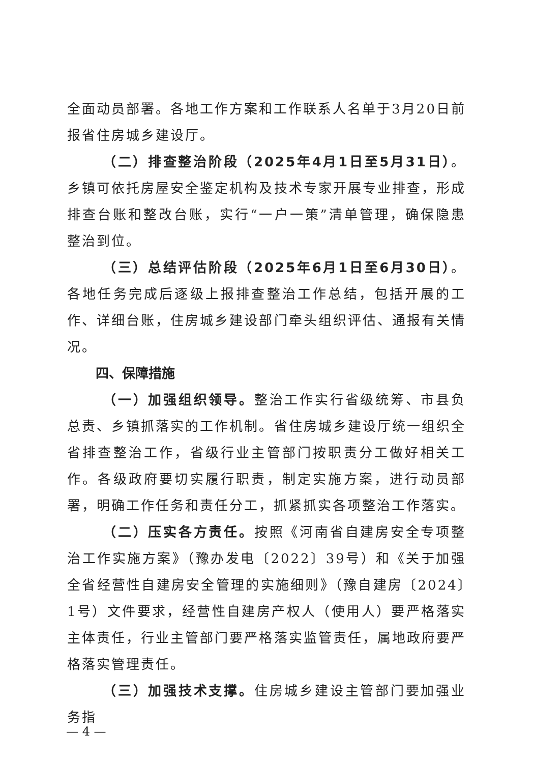全面动员部署。各地工作方案和工作联系人名单于3月20日前报省住房城乡建设厅。
（二）排查整治阶段（2025年4月1日至5月31日）。乡镇可依托房屋安全鉴定机构及技术专家开展专业排查，形成排查台账和整改台账，实行“一户一策”清单管理，确保隐患整治到位。
（三）总结评估阶段（2025年6月1日至6月30日）。各地任务完成后逐级上报排查整治工作总结，包括开展的工作、详细台账，住房城乡建设部门牵头组织评估、通报有关情况。
四、保障措施
（一）加强组织领导。整治工作实行省级统筹、市县负总责、乡镇抓落实的工作机制。省住房城乡建设厅统一组织全省排查整治工作，省级行业主管部门按职责分工做好相关工作。各级政府要切实履行职责，制定实施方案，进行动员部署，明确工作任务和责任分工，抓紧抓实各项整治工作落实。
（二）压实各方责任。按照《河南省自建房安全专项整治工作实施方案》（豫办发电〔2022〕39号）和《关于加强全省经营性自建房安全管理的实施细则》（豫自建房〔2024〕1号）文件要求，经营性自建房产权人（使用人）要严格落实主体责任，行业主管部门要严格落实监管责任，属地政府要严格落实管理责任。
（三）加强技术支撑。住房城乡建设主管部门要加强业务指
— 4 —